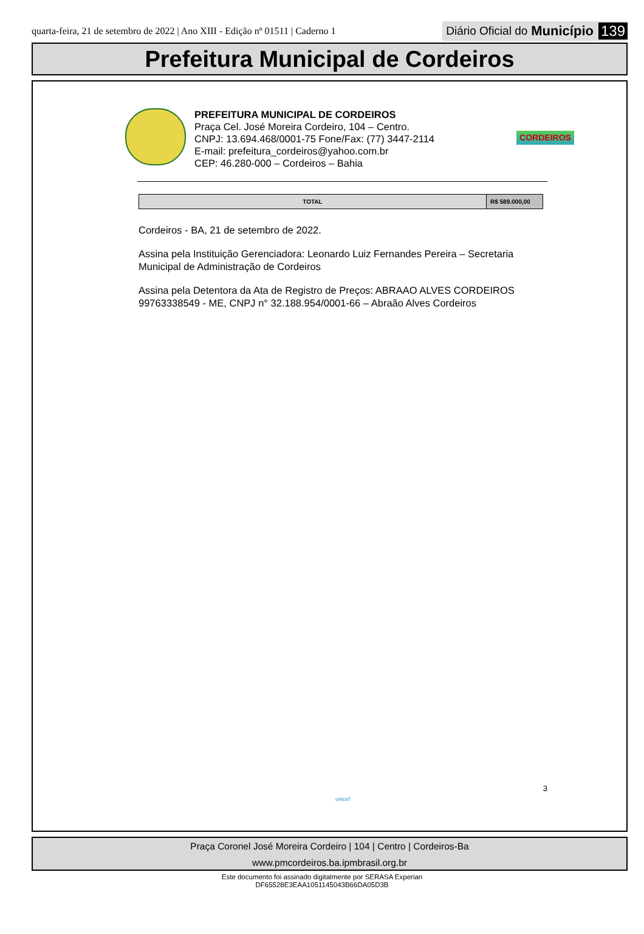quarta-feira, 21 de setembro de 2022 | Ano XIII - Edição nº 01511 | Caderno 1
Diário Oficial do Município 139
Prefeitura Municipal de Cordeiros
PREFEITURA MUNICIPAL DE CORDEIROS
Praça Cel. José Moreira Cordeiro, 104 – Centro.
CNPJ: 13.694.468/0001-75 Fone/Fax: (77) 3447-2114
E-mail: prefeitura_cordeiros@yahoo.com.br
CEP: 46.280-000 – Cordeiros – Bahia
CORDEIROS
| TOTAL | R$ 589.000,00 |
Cordeiros - BA, 21 de setembro de 2022.
Assina pela Instituição Gerenciadora: Leonardo Luiz Fernandes Pereira – Secretaria Municipal de Administração de Cordeiros
Assina pela Detentora da Ata de Registro de Preços: ABRAAO ALVES CORDEIROS 99763338549 - ME, CNPJ n° 32.188.954/0001-66 – Abraão Alves Cordeiros
3
unicef
Praça Coronel José Moreira Cordeiro | 104 | Centro | Cordeiros-Ba
www.pmcordeiros.ba.ipmbrasil.org.br
Este documento foi assinado digitalmente por SERASA Experian
DF65528E3EAA1051145043B66DA05D3B